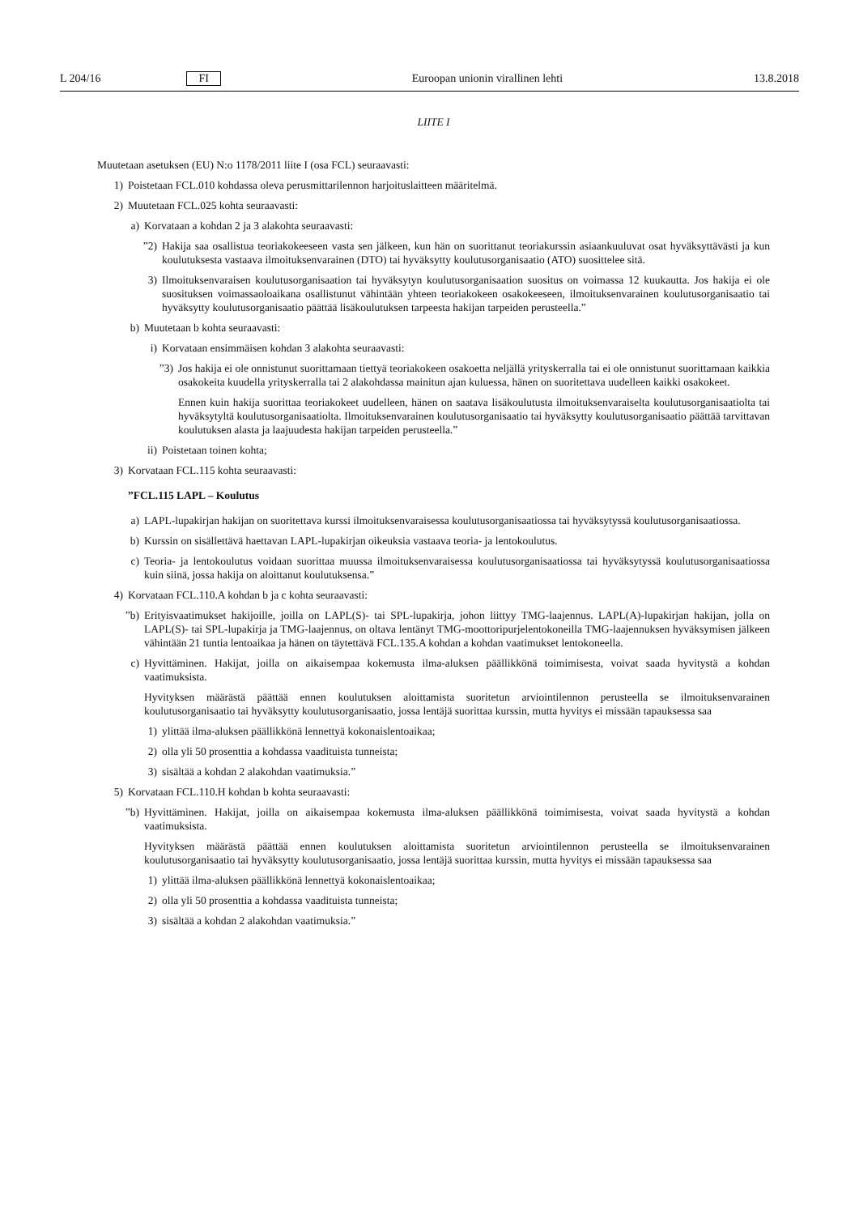L 204/16 FI Euroopan unionin virallinen lehti 13.8.2018
LIITE I
Muutetaan asetuksen (EU) N:o 1178/2011 liite I (osa FCL) seuraavasti:
1) Poistetaan FCL.010 kohdassa oleva perusmittarilennon harjoituslaitteen määritelmä.
2) Muutetaan FCL.025 kohta seuraavasti:
a) Korvataan a kohdan 2 ja 3 alakohta seuraavasti:
”2) Hakija saa osallistua teoriakokeeseen vasta sen jälkeen, kun hän on suorittanut teoriakurssin asiaankuuluvat osat hyväksyttävästi ja kun koulutuksesta vastaava ilmoituksenvarainen (DTO) tai hyväksytty koulutusorganisaatio (ATO) suosittelee sitä.
3) Ilmoituksenvaraisen koulutusorganisaation tai hyväksytyn koulutusorganisaation suositus on voimassa 12 kuukautta. Jos hakija ei ole suosituksen voimassaoloaikana osallistunut vähintään yhteen teoriakokeen osakokeeseen, ilmoituksenvarainen koulutusorganisaatio tai hyväksytty koulutusorganisaatio päättää lisäkoulutuksen tarpeesta hakijan tarpeiden perusteella.”
b) Muutetaan b kohta seuraavasti:
i) Korvataan ensimmäisen kohdan 3 alakohta seuraavasti:
”3) Jos hakija ei ole onnistunut suorittamaan tiettyä teoriakokeen osakoetta neljällä yrityskerralla tai ei ole onnistunut suorittamaan kaikkia osakokeita kuudella yrityskerralla tai 2 alakohdassa mainitun ajan kuluessa, hänen on suoritettava uudelleen kaikki osakokeet.
Ennen kuin hakija suorittaa teoriakokeet uudelleen, hänen on saatava lisäkoulutusta ilmoituksenvaraiselta koulutusorganisaatiolta tai hyväksytyltä koulutusorganisaatiolta. Ilmoituksenvarainen koulutusorganisaatio tai hyväksytty koulutusorganisaatio päättää tarvittavan koulutuksen alasta ja laajuudesta hakijan tarpeiden perusteella.”
ii) Poistetaan toinen kohta;
3) Korvataan FCL.115 kohta seuraavasti:
”FCL.115 LAPL – Koulutus
a) LAPL-lupakirjan hakijan on suoritettava kurssi ilmoituksenvaraisessa koulutusorganisaatiossa tai hyväksytyssä koulutusorganisaatiossa.
b) Kurssin on sisällettävä haettavan LAPL-lupakirjan oikeuksia vastaava teoria- ja lentokoulutus.
c) Teoria- ja lentokoulutus voidaan suorittaa muussa ilmoituksenvaraisessa koulutusorganisaatiossa tai hyväksytyssä koulutusorganisaatiossa kuin siinä, jossa hakija on aloittanut koulutuksensa.”
4) Korvataan FCL.110.A kohdan b ja c kohta seuraavasti:
”b) Erityisvaatimukset hakijoille, joilla on LAPL(S)- tai SPL-lupakirja, johon liittyy TMG-laajennus. LAPL(A)-lupakirjan hakijan, jolla on LAPL(S)- tai SPL-lupakirja ja TMG-laajennus, on oltava lentänyt TMG-moottoripurjelentokoneilla TMG-laajennuksen hyväksymisen jälkeen vähintään 21 tuntia lentoaikaa ja hänen on täytettävä FCL.135.A kohdan a kohdan vaatimukset lentokoneella.
c) Hyvittäminen. Hakijat, joilla on aikaisempaa kokemusta ilma-aluksen päällikkönä toimimisesta, voivat saada hyvitystä a kohdan vaatimuksista.
Hyvityksen määrästä päättää ennen koulutuksen aloittamista suoritetun arviointilennon perusteella se ilmoituksenvarainen koulutusorganisaatio tai hyväksytty koulutusorganisaatio, jossa lentäjä suorittaa kurssin, mutta hyvitys ei missään tapauksessa saa
1) ylittää ilma-aluksen päällikkönä lennettyä kokonaislentoaikaa;
2) olla yli 50 prosenttia a kohdassa vaadituista tunneista;
3) sisältää a kohdan 2 alakohdan vaatimuksia.”
5) Korvataan FCL.110.H kohdan b kohta seuraavasti:
”b) Hyvittäminen. Hakijat, joilla on aikaisempaa kokemusta ilma-aluksen päällikkönä toimimisesta, voivat saada hyvitystä a kohdan vaatimuksista.
Hyvityksen määrästä päättää ennen koulutuksen aloittamista suoritetun arviointilennon perusteella se ilmoituksenvarainen koulutusorganisaatio tai hyväksytty koulutusorganisaatio, jossa lentäjä suorittaa kurssin, mutta hyvitys ei missään tapauksessa saa
1) ylittää ilma-aluksen päällikkönä lennettyä kokonaislentoaikaa;
2) olla yli 50 prosenttia a kohdassa vaadituista tunneista;
3) sisältää a kohdan 2 alakohdan vaatimuksia.”